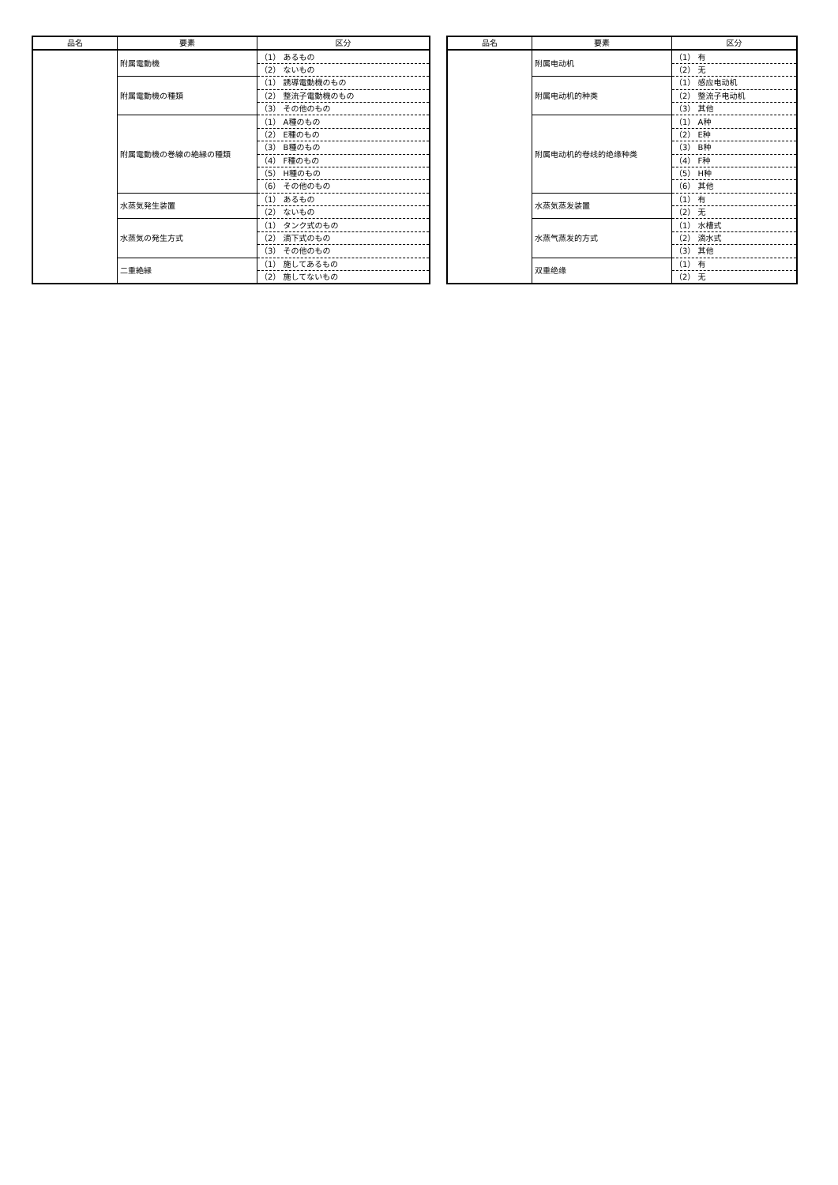| 品名 | 要素 | 区分 |
| --- | --- | --- |
| | 附属電動機 | （1） あるもの |
| | | （2） ないもの |
| | 附属電動機の種類 | （1） 誘導電動機のもの |
| | | （2） 整流子電動機のもの |
| | | （3） その他のもの |
| | 附属電動機の巻線の絶縁の種類 | （1） A種のもの |
| | | （2） E種のもの |
| | | （3） B種のもの |
| | | （4） F種のもの |
| | | （5） H種のもの |
| | | （6） その他のもの |
| | 水蒸気発生装置 | （1） あるもの |
| | | （2） ないもの |
| | 水蒸気の発生方式 | （1） タンク式のもの |
| | | （2） 滴下式のもの |
| | | （3） その他のもの |
| | 二重絶縁 | （1） 施してあるもの |
| | | （2） 施してないもの |
| 品名 | 要素 | 区分 |
| --- | --- | --- |
| | 附属电动机 | （1） 有 |
| | | （2） 无 |
| | 附属电动机的种类 | （1） 感应电动机 |
| | | （2） 整流子电动机 |
| | | （3） 其他 |
| | 附属电动机的卷线的绝缘种类 | （1） A种 |
| | | （2） E种 |
| | | （3） B种 |
| | | （4） F种 |
| | | （5） H种 |
| | | （6） 其他 |
| | 水蒸気蒸发装置 | （1） 有 |
| | | （2） 无 |
| | 水蒸气蒸发的方式 | （1） 水槽式 |
| | | （2） 滴水式 |
| | | （3） 其他 |
| | 双重绝缘 | （1） 有 |
| | | （2） 无 |